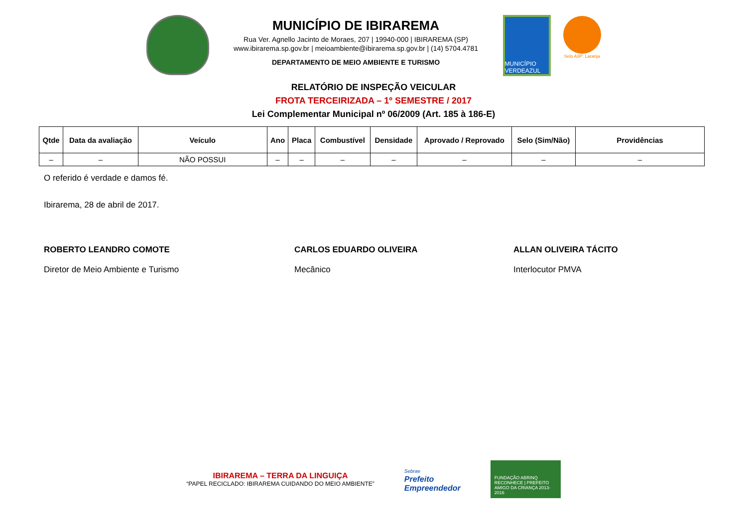MUNICÍPIO DE IBIRAREMA
Rua Ver. Agnello Jacinto de Moraes, 207 | 19940-000 | IBIRAREMA (SP)
www.ibirarema.sp.gov.br | meioambiente@ibirarema.sp.gov.br | (14) 5704.4781
DEPARTAMENTO DE MEIO AMBIENTE E TURISMO
MUNICÍPIO VERDEAZUL
Selo A3P: Laranja
RELATÓRIO DE INSPEÇÃO VEICULAR
FROTA TERCEIRIZADA – 1º SEMESTRE / 2017
Lei Complementar Municipal nº 06/2009 (Art. 185 à 186-E)
| Qtde | Data da avaliação | Veículo | Ano | Placa | Combustível | Densidade | Aprovado / Reprovado | Selo (Sim/Não) | Providências |
| --- | --- | --- | --- | --- | --- | --- | --- | --- | --- |
| – | – | NÃO POSSUI | – | – | – | – | – | – | – |
O referido é verdade e damos fé.
Ibirarema, 28 de abril de 2017.
ROBERTO LEANDRO COMOTE
Diretor de Meio Ambiente e Turismo
CARLOS EDUARDO OLIVEIRA
Mecânico
ALLAN OLIVEIRA TÁCITO
Interlocutor PMVA
IBIRAREMA – TERRA DA LINGUIÇA
“PAPEL RECICLADO: IBIRAREMA CUIDANDO DO MEIO AMBIENTE”
Sebrae
Prefeito
Empreendedor
FUNDAÇÃO ABRINQ RECONHECE | PREFEITO AMIGO DA CRIANÇA 2013-2016